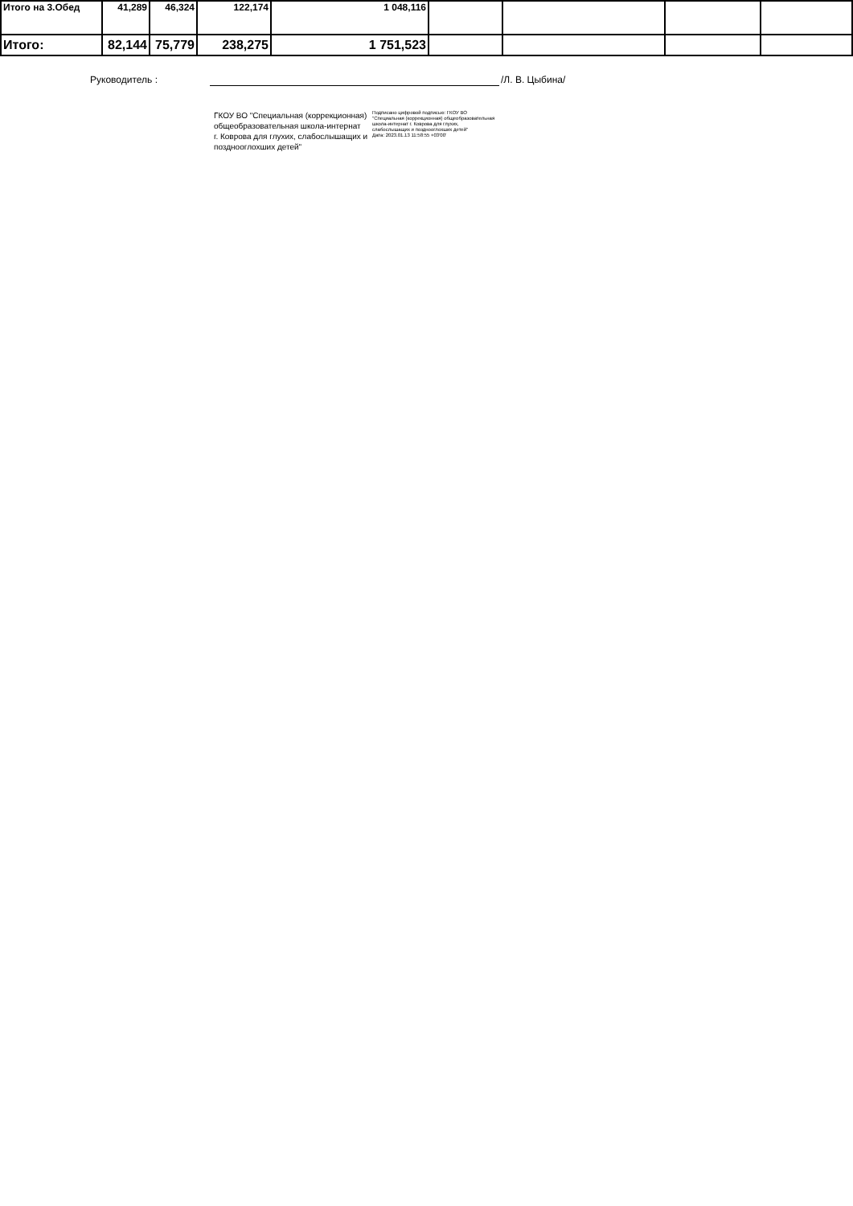| Итого на 3.Обед | 41,289 | 46,324 | 122,174 | 1 048,116 | | | | |
| Итого: | 82,144 | 75,779 | 238,275 | 1 751,523 | | | | |
Руководитель : /Л. В. Цыбина/
ГКОУ ВО "Специальная (коррекционная)
общеобразовательная школа-интернат
г. Коврова для глухих, слабослышащих и
позднооглохших детей"
Подписано цифровой подписью: ГКОУ ВО
"Специальная (коррекционная) общеобразовательная
школа-интернат г. Коврова для глухих,
слабослышащих и позднооглохших детей"
Дата: 2023.01.13 11:58:55 +03'00'